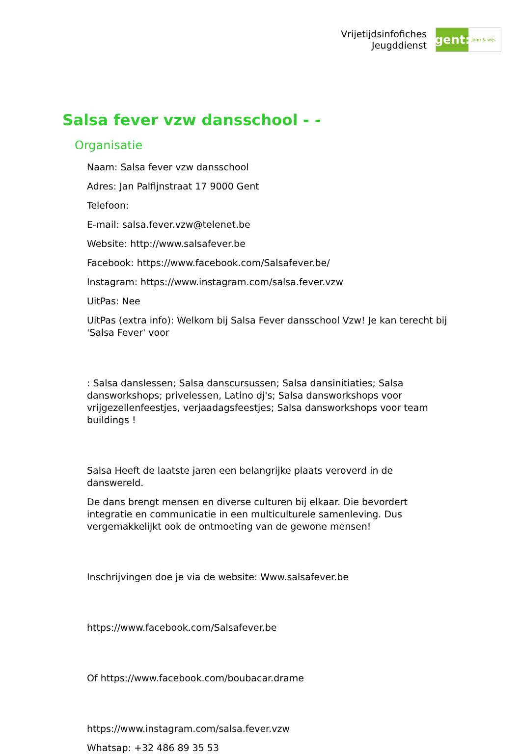Vrijetijdsinfofiches
Jeugddienst
gent:
jong & wijs
Salsa fever vzw dansschool - -
Organisatie
Naam: Salsa fever vzw dansschool
Adres: Jan Palfijnstraat 17 9000 Gent
Telefoon:
E-mail: salsa.fever.vzw@telenet.be
Website: http://www.salsafever.be
Facebook: https://www.facebook.com/Salsafever.be/
Instagram: https://www.instagram.com/salsa.fever.vzw
UitPas: Nee
UitPas (extra info): Welkom bij Salsa Fever dansschool Vzw! Je kan terecht bij 'Salsa Fever' voor
: Salsa danslessen; Salsa danscursussen; Salsa dansinitiaties; Salsa dansworkshops; privelessen, Latino dj's; Salsa dansworkshops voor vrijgezellenfeestjes, verjaadagsfeestjes; Salsa dansworkshops voor team buildings !
Salsa Heeft de laatste jaren een belangrijke plaats veroverd in de danswereld.
De dans brengt mensen en diverse culturen bij elkaar. Die bevordert integratie en communicatie in een multiculturele samenleving. Dus vergemakkelijkt ook de ontmoeting van de gewone mensen!
Inschrijvingen doe je via de website: Www.salsafever.be
https://www.facebook.com/Salsafever.be
Of https://www.facebook.com/boubacar.drame
https://www.instagram.com/salsa.fever.vzw
Whatsap: +32 486 89 35 53